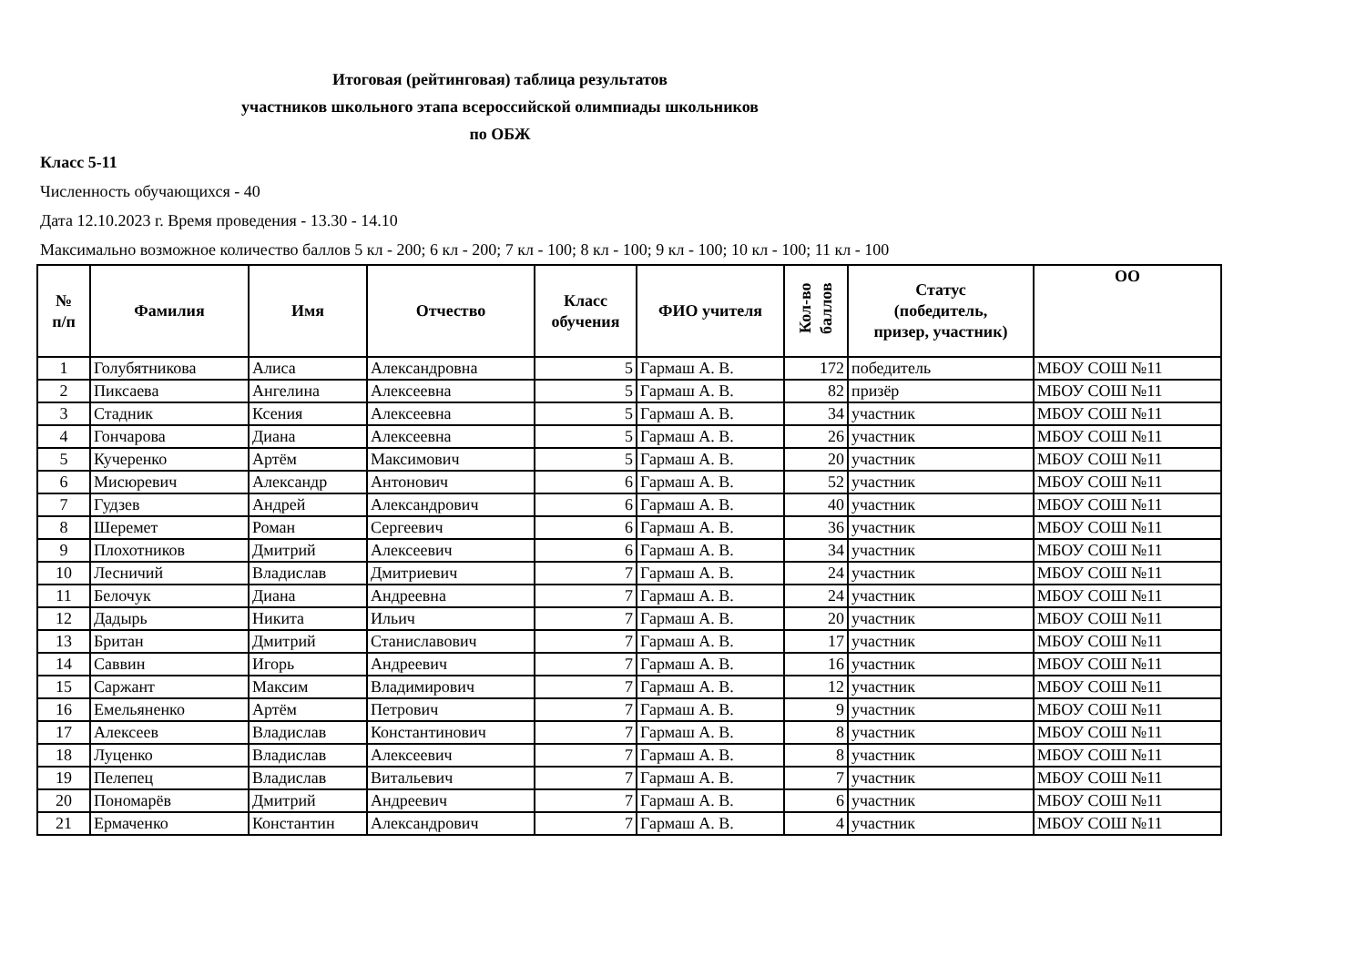Итоговая (рейтинговая) таблица результатов
участников школьного этапа всероссийской олимпиады школьников
по ОБЖ
Класс 5-11
Численность обучающихся - 40
Дата 12.10.2023 г. Время проведения - 13.30 - 14.10
Максимально возможное количество баллов 5 кл - 200; 6 кл - 200; 7 кл - 100; 8 кл - 100; 9 кл - 100; 10 кл - 100; 11 кл - 100
| № п/п | Фамилия | Имя | Отчество | Класс обучения | ФИО учителя | Кол-во баллов | Статус (победитель, призер, участник) | ОО |
| --- | --- | --- | --- | --- | --- | --- | --- | --- |
| 1 | Голубятникова | Алиса | Александровна | 5 | Гармаш А. В. | 172 | победитель | МБОУ СОШ №11 |
| 2 | Пиксаева | Ангелина | Алексеевна | 5 | Гармаш А. В. | 82 | призёр | МБОУ СОШ №11 |
| 3 | Стадник | Ксения | Алексеевна | 5 | Гармаш А. В. | 34 | участник | МБОУ СОШ №11 |
| 4 | Гончарова | Диана | Алексеевна | 5 | Гармаш А. В. | 26 | участник | МБОУ СОШ №11 |
| 5 | Кучеренко | Артём | Максимович | 5 | Гармаш А. В. | 20 | участник | МБОУ СОШ №11 |
| 6 | Мисюревич | Александр | Антонович | 6 | Гармаш А. В. | 52 | участник | МБОУ СОШ №11 |
| 7 | Гудзев | Андрей | Александрович | 6 | Гармаш А. В. | 40 | участник | МБОУ СОШ №11 |
| 8 | Шеремет | Роман | Сергеевич | 6 | Гармаш А. В. | 36 | участник | МБОУ СОШ №11 |
| 9 | Плохотников | Дмитрий | Алексеевич | 6 | Гармаш А. В. | 34 | участник | МБОУ СОШ №11 |
| 10 | Лесничий | Владислав | Дмитриевич | 7 | Гармаш А. В. | 24 | участник | МБОУ СОШ №11 |
| 11 | Белочук | Диана | Андреевна | 7 | Гармаш А. В. | 24 | участник | МБОУ СОШ №11 |
| 12 | Дадырь | Никита | Ильич | 7 | Гармаш А. В. | 20 | участник | МБОУ СОШ №11 |
| 13 | Британ | Дмитрий | Станиславович | 7 | Гармаш А. В. | 17 | участник | МБОУ СОШ №11 |
| 14 | Саввин | Игорь | Андреевич | 7 | Гармаш А. В. | 16 | участник | МБОУ СОШ №11 |
| 15 | Саржант | Максим | Владимирович | 7 | Гармаш А. В. | 12 | участник | МБОУ СОШ №11 |
| 16 | Емельяненко | Артём | Петрович | 7 | Гармаш А. В. | 9 | участник | МБОУ СОШ №11 |
| 17 | Алексеев | Владислав | Константинович | 7 | Гармаш А. В. | 8 | участник | МБОУ СОШ №11 |
| 18 | Луценко | Владислав | Алексеевич | 7 | Гармаш А. В. | 8 | участник | МБОУ СОШ №11 |
| 19 | Пелепец | Владислав | Витальевич | 7 | Гармаш А. В. | 7 | участник | МБОУ СОШ №11 |
| 20 | Пономарёв | Дмитрий | Андреевич | 7 | Гармаш А. В. | 6 | участник | МБОУ СОШ №11 |
| 21 | Ермаченко | Константин | Александрович | 7 | Гармаш А. В. | 4 | участник | МБОУ СОШ №11 |